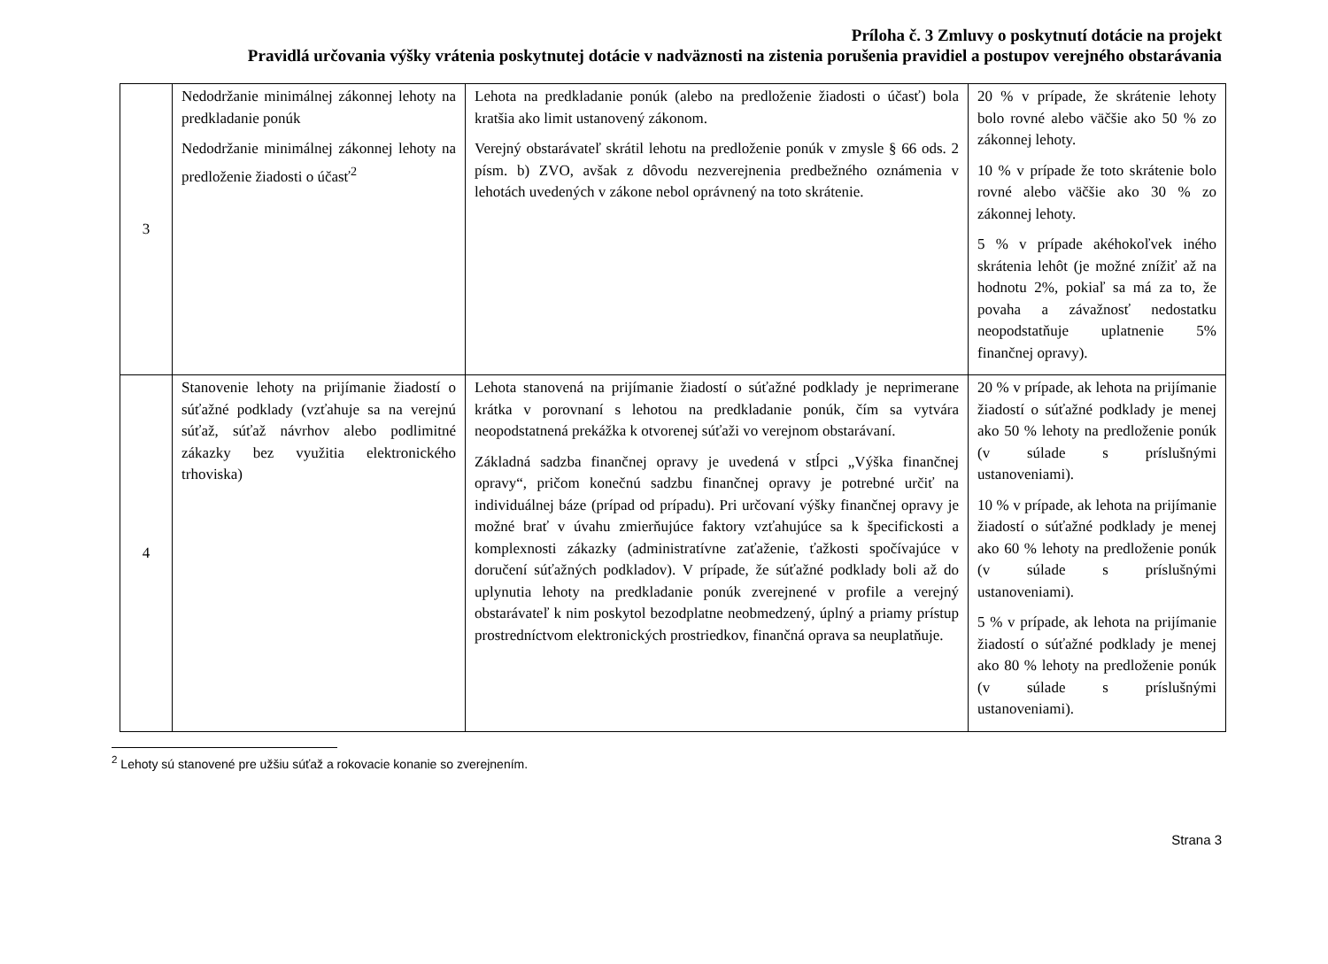Príloha č. 3 Zmluvy o poskytnutí dotácie na projekt
Pravidlá určovania výšky vrátenia poskytnutej dotácie v nadväznosti na zistenia porušenia pravidiel a postupov verejného obstarávania
| 3 | Nedodržanie minimálnej zákonnej lehoty na predkladanie ponúk Nedodržanie minimálnej zákonnej lehoty na predloženie žiadosti o účasť<sup>2</sup> | Lehota na predkladanie ponúk (alebo na predloženie žiadosti o účasť) bola kratšia ako limit ustanovený zákonom. Verejný obstarávateľ skrátil lehotu na predloženie ponúk v zmysle § 66 ods. 2 písm. b) ZVO, avšak z dôvodu nezverejnenia predbežného oznámenia v lehotách uvedených v zákone nebol oprávnený na toto skrátenie. | 20 % v prípade, že skrátenie lehoty bolo rovné alebo väčšie ako 50 % zo zákonnej lehoty. 10 % v prípade že toto skrátenie bolo rovné alebo väčšie ako 30 % zo zákonnej lehoty. 5 % v prípade akéhokoľvek iného skrátenia lehôt (je možné znížiť až na hodnotu 2%, pokiaľ sa má za to, že povaha a závažnosť nedostatku neopodstatňuje uplatnenie 5% finančnej opravy). |
| 4 | Stanovenie lehoty na prijímanie žiadostí o súťažné podklady (vzťahuje sa na verejnú súťaž, súťaž návrhov alebo podlimitné zákazky bez využitia elektronického trhoviska) | Lehota stanovená na prijímanie žiadostí o súťažné podklady je neprimerane krátka v porovnaní s lehotou na predkladanie ponúk, čím sa vytvára neopodstatnená prekážka k otvorenej súťaži vo verejnom obstarávaní. Základná sadzba finančnej opravy je uvedená v stĺpci „Výška finančnej opravy“, pričom konečnú sadzbu finančnej opravy je potrebné určiť na individuálnej báze (prípad od prípadu). Pri určovaní výšky finančnej opravy je možné brať v úvahu zmierňujúce faktory vzťahujúce sa k špecifickosti a komplexnosti zákazky (administratívne zaťaženie, ťažkosti spočívajúce v doručení súťažných podkladov). V prípade, že súťažné podklady boli až do uplynutia lehoty na predkladanie ponúk zverejnené v profile a verejný obstarávateľ k nim poskytol bezodplatne neobmedzený, úplný a priamy prístup prostredníctvom elektronických prostriedkov, finančná oprava sa neuplatňuje. | 20 % v prípade, ak lehota na prijímanie žiadostí o súťažné podklady je menej ako 50 % lehoty na predloženie ponúk (v súlade s príslušnými ustanoveniami). 10 % v prípade, ak lehota na prijímanie žiadostí o súťažné podklady je menej ako 60 % lehoty na predloženie ponúk (v súlade s príslušnými ustanoveniami). 5 % v prípade, ak lehota na prijímanie žiadostí o súťažné podklady je menej ako 80 % lehoty na predloženie ponúk (v súlade s príslušnými ustanoveniami). |
<sup>2</sup> Lehoty sú stanovené pre užšiu súťaž a rokovacie konanie so zverejnením.
Strana 3